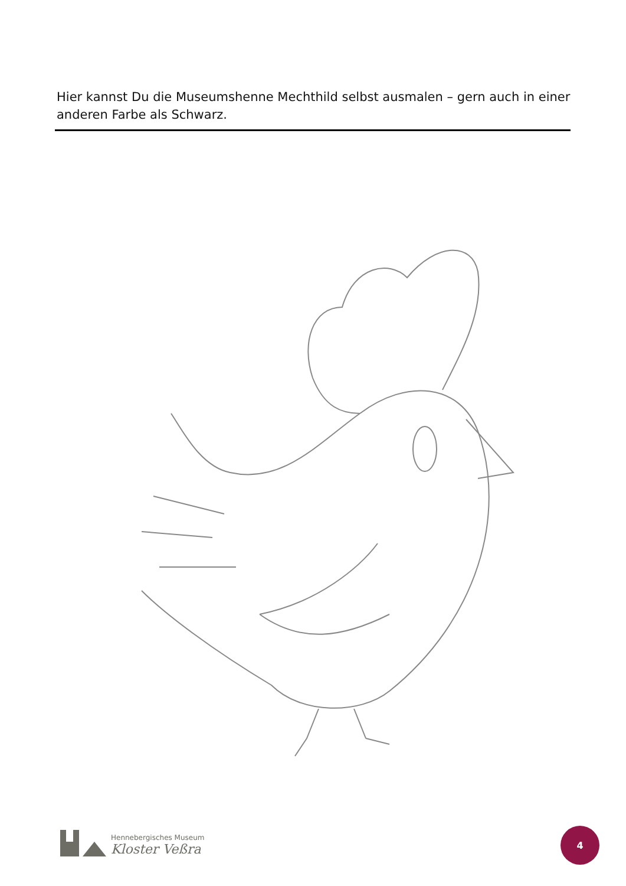Hier kannst Du die Museumshenne Mechthild selbst ausmalen – gern auch in einer anderen Farbe als Schwarz.
Hennebergisches Museum
Kloster Veßra
4